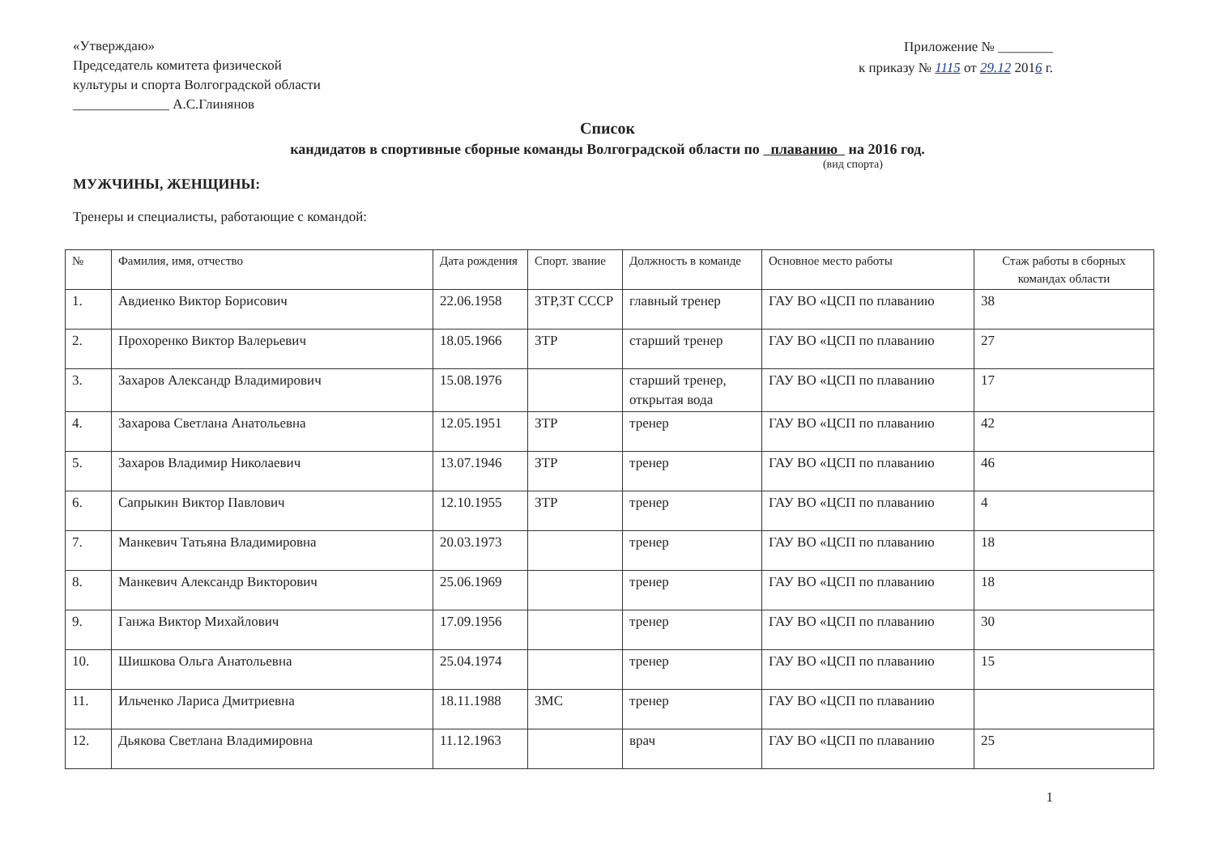«Утверждаю»
Председатель комитета физической
культуры и спорта Волгоградской области
______________ А.С.Глинянов
Приложение № ________
к приказу № 1115 от 29.12 2016 г.
Список
кандидатов в спортивные сборные команды Волгоградской области по плаванию на 2016 год.
(вид спорта)
МУЖЧИНЫ, ЖЕНЩИНЫ:
Тренеры и специалисты, работающие с командой:
| № | Фамилия, имя, отчество | Дата рождения | Спорт. звание | Должность в команде | Основное место работы | Стаж работы в сборных командах области |
| --- | --- | --- | --- | --- | --- | --- |
| 1. | Авдиенко Виктор Борисович | 22.06.1958 | ЗТР,ЗТ СССР | главный тренер | ГАУ ВО «ЦСП по плаванию | 38 |
| 2. | Прохоренко Виктор Валерьевич | 18.05.1966 | ЗТР | старший тренер | ГАУ ВО «ЦСП по плаванию | 27 |
| 3. | Захаров Александр Владимирович | 15.08.1976 | | старший тренер, открытая вода | ГАУ ВО «ЦСП по плаванию | 17 |
| 4. | Захарова Светлана Анатольевна | 12.05.1951 | ЗТР | тренер | ГАУ ВО «ЦСП по плаванию | 42 |
| 5. | Захаров Владимир Николаевич | 13.07.1946 | ЗТР | тренер | ГАУ ВО «ЦСП по плаванию | 46 |
| 6. | Сапрыкин Виктор Павлович | 12.10.1955 | ЗТР | тренер | ГАУ ВО «ЦСП по плаванию | 4 |
| 7. | Манкевич Татьяна Владимировна | 20.03.1973 | | тренер | ГАУ ВО «ЦСП по плаванию | 18 |
| 8. | Манкевич Александр Викторович | 25.06.1969 | | тренер | ГАУ ВО «ЦСП по плаванию | 18 |
| 9. | Ганжа Виктор Михайлович | 17.09.1956 | | тренер | ГАУ ВО «ЦСП по плаванию | 30 |
| 10. | Шишкова Ольга Анатольевна | 25.04.1974 | | тренер | ГАУ ВО «ЦСП по плаванию | 15 |
| 11. | Ильченко Лариса Дмитриевна | 18.11.1988 | ЗМС | тренер | ГАУ ВО «ЦСП по плаванию | |
| 12. | Дьякова Светлана Владимировна | 11.12.1963 | | врач | ГАУ ВО «ЦСП по плаванию | 25 |
1